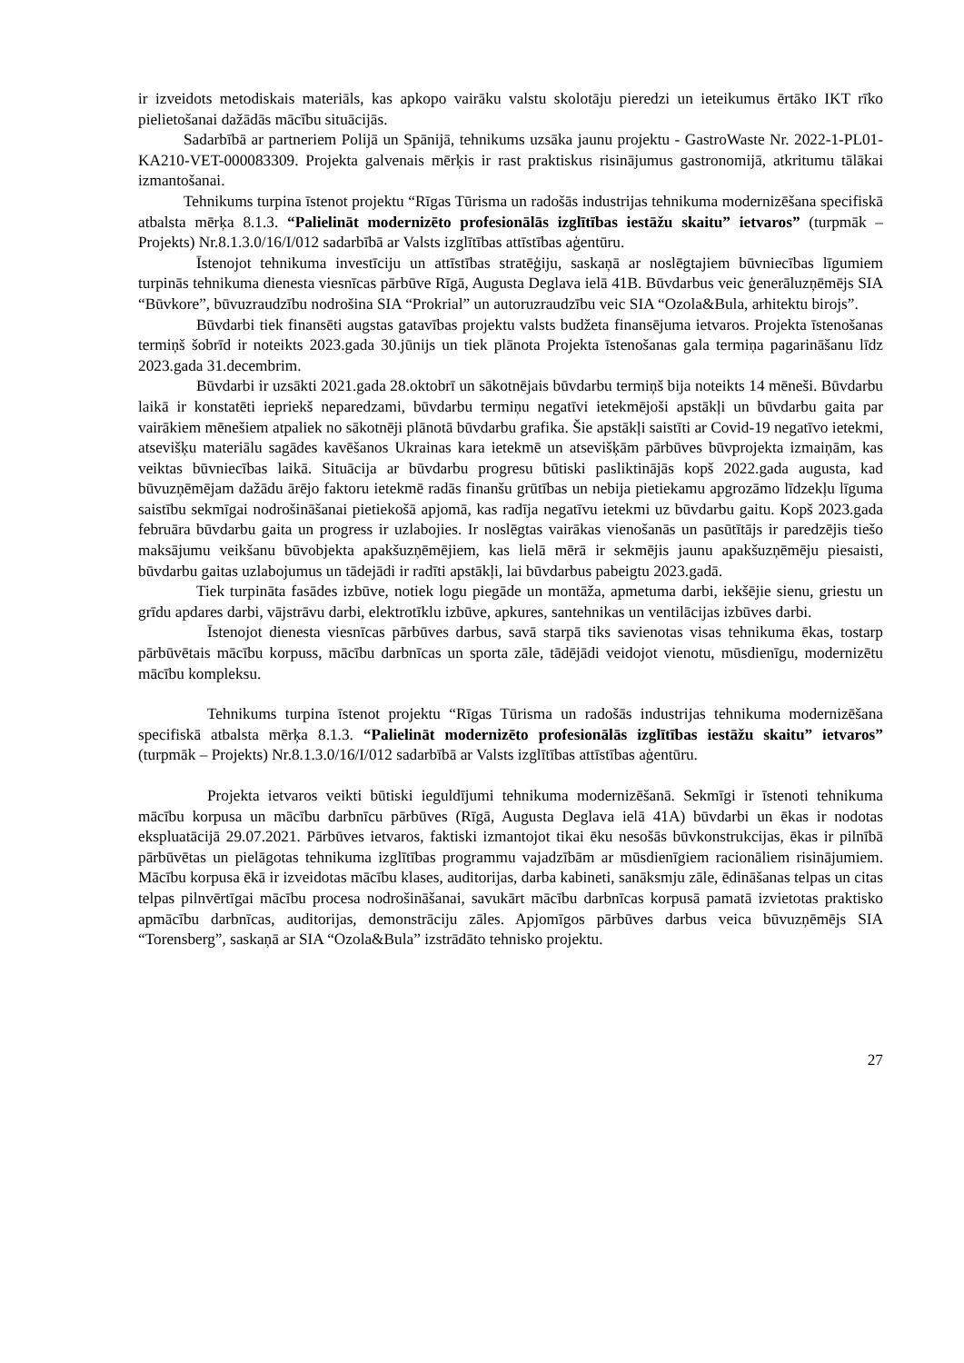ir izveidots metodiskais materiāls, kas apkopo vairāku valstu skolotāju pieredzi un ieteikumus ērtāko IKT rīko pielietošanai dažādās mācību situācijās.
Sadarbībā ar partneriem Polijā un Spānijā, tehnikums uzsāka jaunu projektu - GastroWaste Nr. 2022-1-PL01-KA210-VET-000083309. Projekta galvenais mērķis ir rast praktiskus risinājumus gastronomijā, atkritumu tālākai izmantošanai.
Tehnikums turpina īstenot projektu “Rīgas Tūrisma un radošās industrijas tehnikuma modernizēšana specifiskā atbalsta mērķa 8.1.3. “Palielināt modernizēto profesionālās izglītības iestāžu skaitu” ietvaros” (turpmāk – Projekts) Nr.8.1.3.0/16/I/012 sadarbībā ar Valsts izglītības attīstības aģentūru.
Īstenojot tehnikuma investīciju un attīstības stratēģiju, saskaņā ar noslēgtajiem būvniecības līgumiem turpinās tehnikuma dienesta viesnīcas pārbūve Rīgā, Augusta Deglava ielā 41B. Būvdarbus veic ģenerāluzņēmējs SIA “Būvkore”, būvuzraudzību nodrošina SIA “Prokrial” un autoruzraudzību veic SIA “Ozola&Bula, arhitektu birojs”.
Būvdarbi tiek finansēti augstas gatavības projektu valsts budžeta finansējuma ietvaros. Projekta īstenošanas termiņš šobrīd ir noteikts 2023.gada 30.jūnijs un tiek plānota Projekta īstenošanas gala termiņa pagarināšanu līdz 2023.gada 31.decembrim.
Būvdarbi ir uzsākti 2021.gada 28.oktobrī un sākotnējais būvdarbu termiņš bija noteikts 14 mēneši. Būvdarbu laikā ir konstatēti iepriekš neparedzami, būvdarbu termiņu negatīvi ietekmējoši apstākļi un būvdarbu gaita par vairākiem mēnešiem atpaliek no sākotnēji plānotā būvdarbu grafika. Šie apstākļi saistīti ar Covid-19 negatīvo ietekmi, atsevišķu materiālu sagādes kavēšanos Ukrainas kara ietekmē un atsevišķām pārbūves būvprojekta izmaiņām, kas veiktas būvniecības laikā. Situācija ar būvdarbu progresu būtiski pasliktinājās kopš 2022.gada augusta, kad būvuzņēmējam dažādu ārējo faktoru ietekmē radās finanšu grūtības un nebija pietiekamu apgrozāmo līdzekļu līguma saistību sekmīgai nodrošināšanai pietiekošā apjomā, kas radīja negatīvu ietekmi uz būvdarbu gaitu. Kopš 2023.gada februāra būvdarbu gaita un progress ir uzlabojies. Ir noslēgtas vairākas vienošanās un pasūtītājs ir paredzējis tiešo maksājumu veikšanu būvobjekta apakšuzņēmējiem, kas lielā mērā ir sekmējis jaunu apakšuzņēmēju piesaisti, būvdarbu gaitas uzlabojumus un tādejādi ir radīti apstākļi, lai būvdarbus pabeigtu 2023.gadā.
Tiek turpināta fasādes izbūve, notiek logu piegāde un montāža, apmetuma darbi, iekšējie sienu, griestu un grīdu apdares darbi, vājstrāvu darbi, elektrotīklu izbūve, apkures, santehnikas un ventilācijas izbūves darbi.
Īstenojot dienesta viesnīcas pārbūves darbus, savā starpā tiks savienotas visas tehnikuma ēkas, tostarp pārbūvētais mācību korpuss, mācību darbnīcas un sporta zāle, tādējādi veidojot vienotu, mūsdienīgu, modernizētu mācību kompleksu.
Tehnikums turpina īstenot projektu “Rīgas Tūrisma un radošās industrijas tehnikuma modernizēšana specifiskā atbalsta mērķa 8.1.3. “Palielināt modernizēto profesionālās izglītības iestāžu skaitu” ietvaros” (turpmāk – Projekts) Nr.8.1.3.0/16/I/012 sadarbībā ar Valsts izglītības attīstības aģentūru.
Projekta ietvaros veikti būtiski ieguldījumi tehnikuma modernizēšanā. Sekmīgi ir īstenoti tehnikuma mācību korpusa un mācību darbnīcu pārbūves (Rīgā, Augusta Deglava ielā 41A) būvdarbi un ēkas ir nodotas ekspluatācijā 29.07.2021. Pārbūves ietvaros, faktiski izmantojot tikai ēku nesošās būvkonstrukcijas, ēkas ir pilnībā pārbūvētas un pielāgotas tehnikuma izglītības programmu vajadzībām ar mūsdienīgiem racionāliem risinājumiem. Mācību korpusa ēkā ir izveidotas mācību klases, auditorijas, darba kabineti, sanāksmju zāle, ēdināšanas telpas un citas telpas pilnvērtīgai mācību procesa nodrošināšanai, savukārt mācību darbnīcas korpusā pamatā izvietotas praktisko apmācību darbnīcas, auditorijas, demonstrāciju zāles. Apjomīgos pārbūves darbus veica būvuzņēmējs SIA “Torensberg”, saskaņā ar SIA “Ozola&Bula” izstrādāto tehnisko projektu.
27